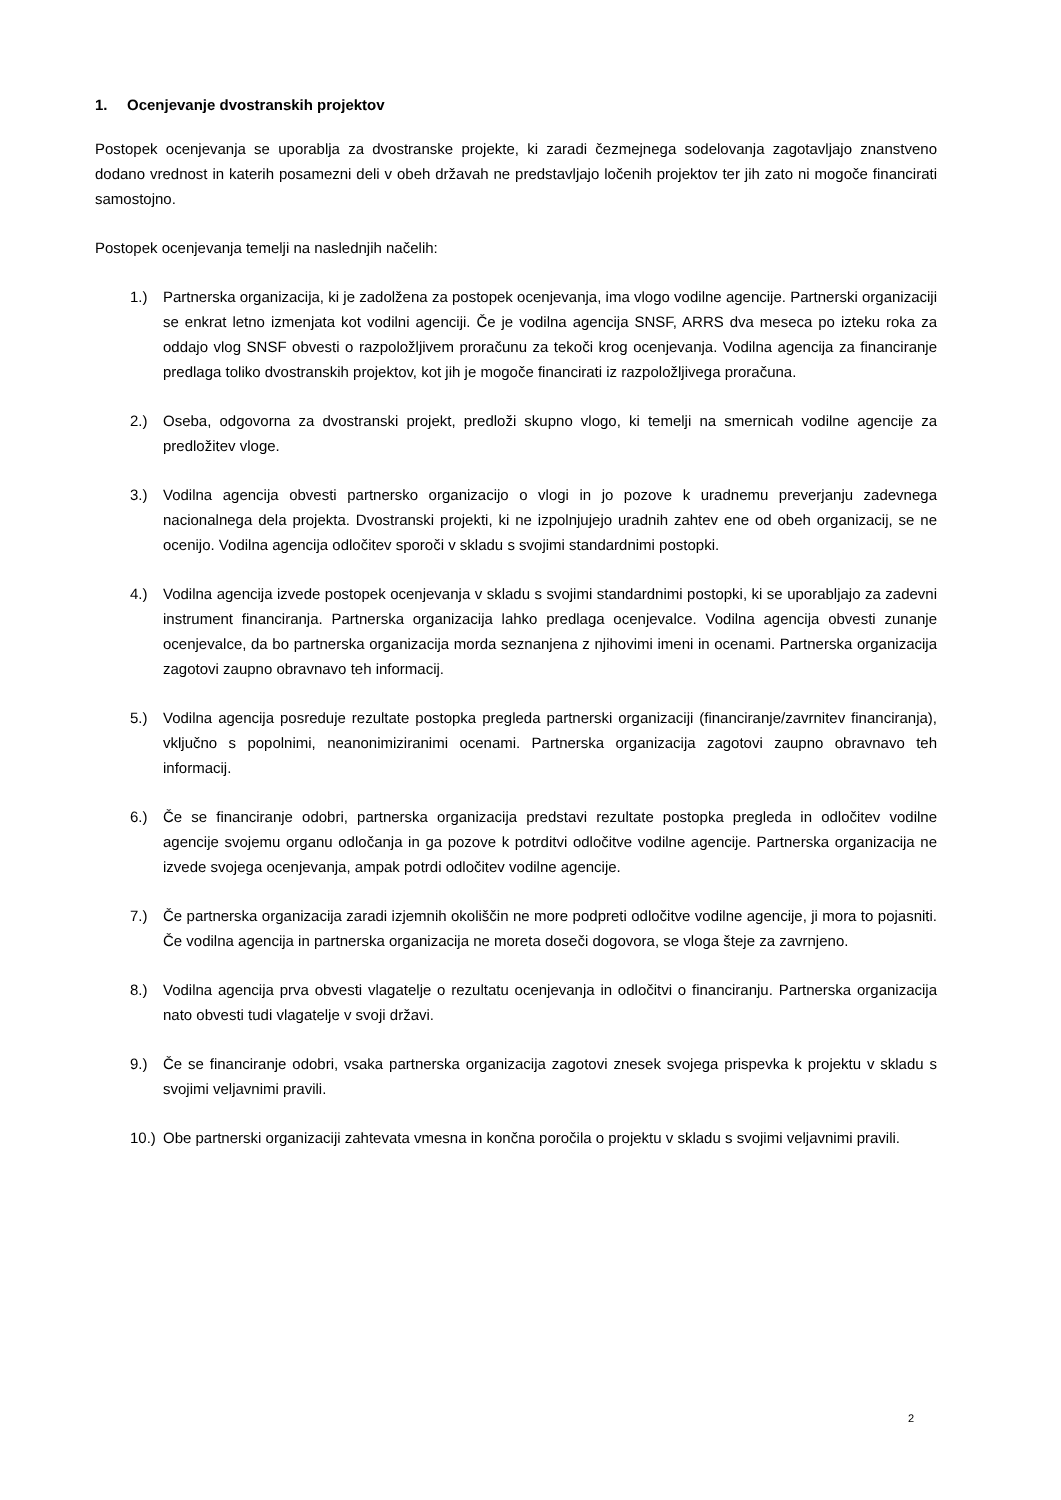1. Ocenjevanje dvostranskih projektov
Postopek ocenjevanja se uporablja za dvostranske projekte, ki zaradi čezmejnega sodelovanja zagotavljajo znanstveno dodano vrednost in katerih posamezni deli v obeh državah ne predstavljajo ločenih projektov ter jih zato ni mogoče financirati samostojno.
Postopek ocenjevanja temelji na naslednjih načelih:
1.) Partnerska organizacija, ki je zadolžena za postopek ocenjevanja, ima vlogo vodilne agencije. Partnerski organizaciji se enkrat letno izmenjata kot vodilni agenciji. Če je vodilna agencija SNSF, ARRS dva meseca po izteku roka za oddajo vlog SNSF obvesti o razpoložljivem proračunu za tekoči krog ocenjevanja. Vodilna agencija za financiranje predlaga toliko dvostranskih projektov, kot jih je mogoče financirati iz razpoložljivega proračuna.
2.) Oseba, odgovorna za dvostranski projekt, predloži skupno vlogo, ki temelji na smernicah vodilne agencije za predložitev vloge.
3.) Vodilna agencija obvesti partnersko organizacijo o vlogi in jo pozove k uradnemu preverjanju zadevnega nacionalnega dela projekta. Dvostranski projekti, ki ne izpolnjujejo uradnih zahtev ene od obeh organizacij, se ne ocenijo. Vodilna agencija odločitev sporoči v skladu s svojimi standardnimi postopki.
4.) Vodilna agencija izvede postopek ocenjevanja v skladu s svojimi standardnimi postopki, ki se uporabljajo za zadevni instrument financiranja. Partnerska organizacija lahko predlaga ocenjevalce. Vodilna agencija obvesti zunanje ocenjevalce, da bo partnerska organizacija morda seznanjena z njihovimi imeni in ocenami. Partnerska organizacija zagotovi zaupno obravnavo teh informacij.
5.) Vodilna agencija posreduje rezultate postopka pregleda partnerski organizaciji (financiranje/zavrnitev financiranja), vključno s popolnimi, neanonimiziranimi ocenami. Partnerska organizacija zagotovi zaupno obravnavo teh informacij.
6.) Če se financiranje odobri, partnerska organizacija predstavi rezultate postopka pregleda in odločitev vodilne agencije svojemu organu odločanja in ga pozove k potrditvi odločitve vodilne agencije. Partnerska organizacija ne izvede svojega ocenjevanja, ampak potrdi odločitev vodilne agencije.
7.) Če partnerska organizacija zaradi izjemnih okoliščin ne more podpreti odločitve vodilne agencije, ji mora to pojasniti. Če vodilna agencija in partnerska organizacija ne moreta doseči dogovora, se vloga šteje za zavrnjeno.
8.) Vodilna agencija prva obvesti vlagatelje o rezultatu ocenjevanja in odločitvi o financiranju. Partnerska organizacija nato obvesti tudi vlagatelje v svoji državi.
9.) Če se financiranje odobri, vsaka partnerska organizacija zagotovi znesek svojega prispevka k projektu v skladu s svojimi veljavnimi pravili.
10.) Obe partnerski organizaciji zahtevata vmesna in končna poročila o projektu v skladu s svojimi veljavnimi pravili.
2